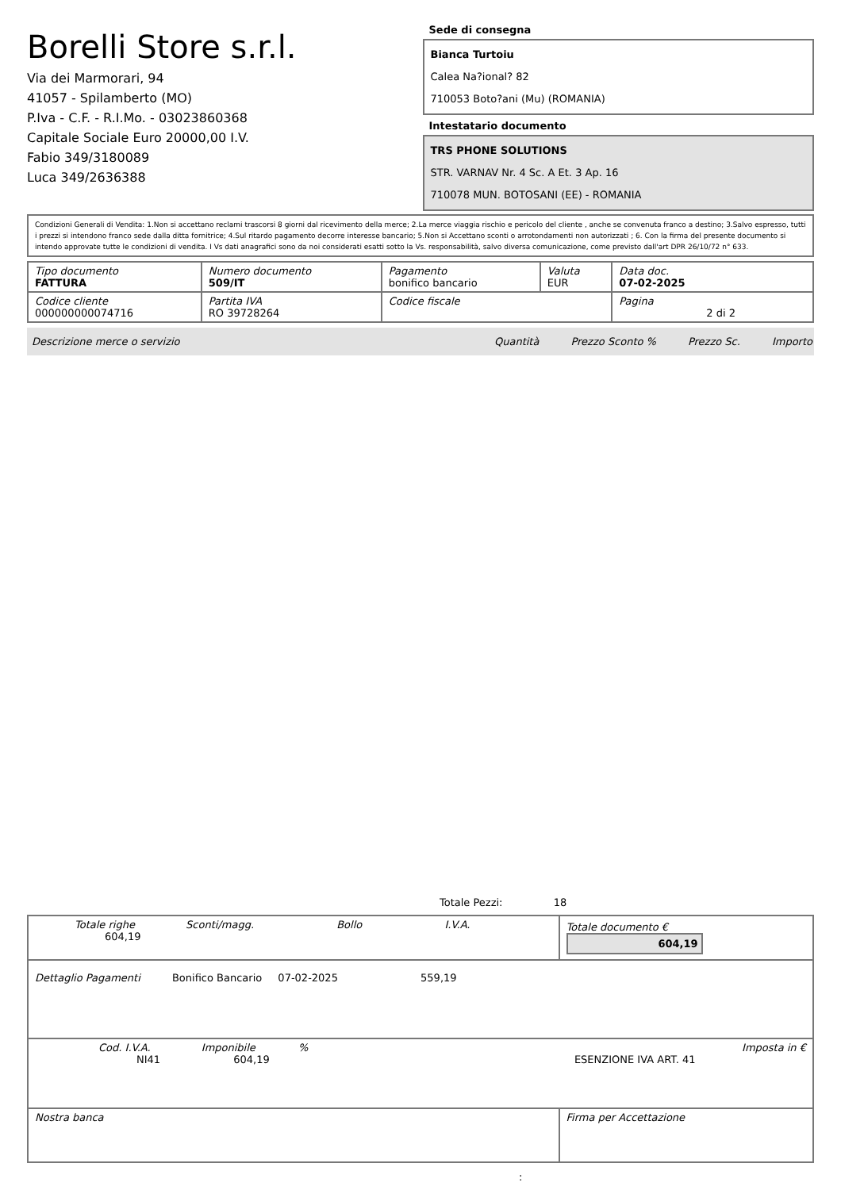Borelli Store s.r.l.
Via dei Marmorari, 94
41057 - Spilamberto (MO)
P.Iva - C.F. - R.I.Mo. - 03023860368
Capitale Sociale Euro 20000,00 I.V.
Fabio 349/3180089
Luca 349/2636388
Sede di consegna
Bianca Turtoiu
Calea Na?ional? 82
710053 Boto?ani (Mu) (ROMANIA)
Intestatario documento
TRS PHONE SOLUTIONS
STR. VARNAV Nr. 4 Sc. A Et. 3 Ap. 16
710078 MUN. BOTOSANI (EE) - ROMANIA
Condizioni Generali di Vendita: 1.Non si accettano reclami trascorsi 8 giorni dal ricevimento della merce; 2.La merce viaggia rischio e pericolo del cliente , anche se convenuta franco a destino; 3.Salvo espresso, tutti i prezzi si intendono franco sede dalla ditta fornitrice; 4.Sul ritardo pagamento decorre interesse bancario; 5.Non si Accettano sconti o arrotondamenti non autorizzati ; 6. Con la firma del presente documento si intendo approvate tutte le condizioni di vendita. I Vs dati anagrafici sono da noi considerati esatti sotto la Vs. responsabilità, salvo diversa comunicazione, come previsto dall'art DPR 26/10/72 n° 633.
| Tipo documento FATTURA | Numero documento 509/IT | Pagamento bonifico bancario | Valuta EUR | Data doc. 07-02-2025 |
| Codice cliente 000000000074716 | Partita IVA RO 39728264 | Codice fiscale | | Pagina 2 di 2 |
Descrizione merce o servizio Quantità Prezzo Sconto % Prezzo Sc. Importo
Totale Pezzi: 18
| Totale righe Sconti/magg. Bollo I.V.A. 604,19 | Totale documento € 604,19 |
| Dettaglio Pagamenti Bonifico Bancario 07-02-2025 559,19 | |
| Cod. I.V.A. Imponibile % Imposta in € NI41 604,19 ESENZIONE IVA ART. 41 | |
| Nostra banca | Firma per Accettazione |
: